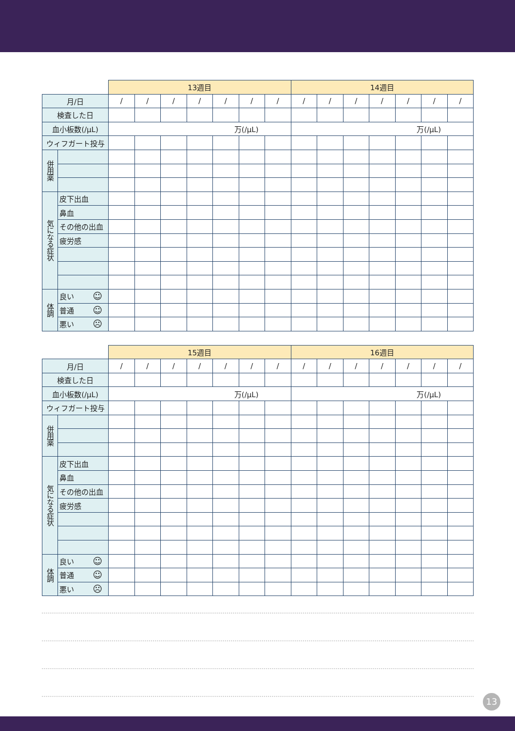| | | 13週目 | | | | | | | 14週目 | | | | | | |
| 月/日 | | / | / | / | / | / | / | / | / | / | / | / | / | / | / |
| 検査した日 | | | | | | | | | | | | | | | |
| 血小板数(/μL) | | 万(/μL) | | | | | | | 万(/μL) | | | | | | |
| ウィフガート投与 | | | | | | | | | | | | | | | |
| 併用薬 | | | | | | | | | | | | | | | |
| 気になる症状 | 皮下出血 | | | | | | | | | | | | | | |
| | 鼻血 | | | | | | | | | | | | | | |
| | その他の出血 | | | | | | | | | | | | | | |
| | 疲労感 | | | | | | | | | | | | | | |
| 体調 | 良い ☺ | | | | | | | | | | | | | | |
| | 普通 ☺ | | | | | | | | | | | | | | |
| | 悪い ☹ | | | | | | | | | | | | | | |
| | | 15週目 | | | | | | | 16週目 | | | | | | |
| 月/日 | | / | / | / | / | / | / | / | / | / | / | / | / | / | / |
| 検査した日 | | | | | | | | | | | | | | | |
| 血小板数(/μL) | | 万(/μL) | | | | | | | 万(/μL) | | | | | | |
| ウィフガート投与 | | | | | | | | | | | | | | | |
| 併用薬 | | | | | | | | | | | | | | | |
| 気になる症状 | 皮下出血 | | | | | | | | | | | | | | |
| | 鼻血 | | | | | | | | | | | | | | |
| | その他の出血 | | | | | | | | | | | | | | |
| | 疲労感 | | | | | | | | | | | | | | |
| 体調 | 良い ☺ | | | | | | | | | | | | | | |
| | 普通 ☺ | | | | | | | | | | | | | | |
| | 悪い ☹ | | | | | | | | | | | | | | |
13